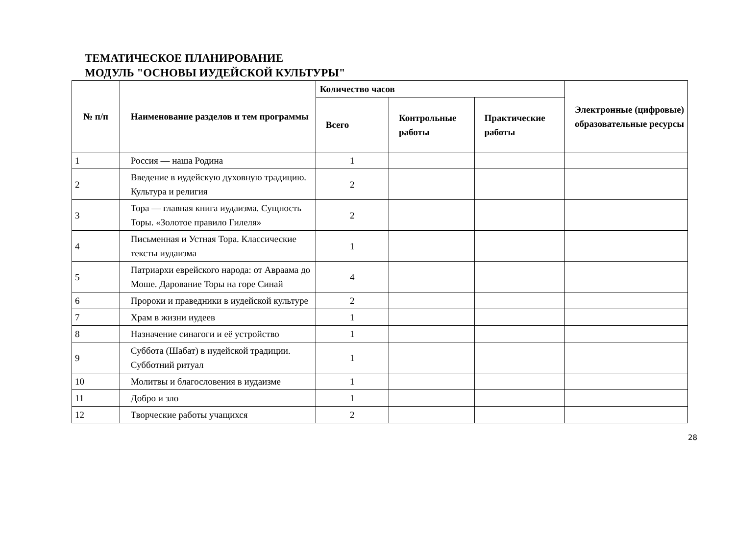ТЕМАТИЧЕСКОЕ ПЛАНИРОВАНИЕ
МОДУЛЬ "ОСНОВЫ ИУДЕЙСКОЙ КУЛЬТУРЫ"
| № п/п | Наименование разделов и тем программы | Количество часов | | | Электронные (цифровые) образовательные ресурсы |
| --- | --- | --- | --- | --- | --- |
| | | Всего | Контрольные работы | Практические работы | |
| 1 | Россия — наша Родина | 1 | | | |
| 2 | Введение в иудейскую духовную традицию. Культура и религия | 2 | | | |
| 3 | Тора — главная книга иудаизма. Сущность Торы. «Золотое правило Гилеля» | 2 | | | |
| 4 | Письменная и Устная Тора. Классические тексты иудаизма | 1 | | | |
| 5 | Патриархи еврейского народа: от Авраама до Моше. Дарование Торы на горе Синай | 4 | | | |
| 6 | Пророки и праведники в иудейской культуре | 2 | | | |
| 7 | Храм в жизни иудеев | 1 | | | |
| 8 | Назначение синагоги и её устройство | 1 | | | |
| 9 | Суббота (Шабат) в иудейской традиции. Субботний ритуал | 1 | | | |
| 10 | Молитвы и благословения в иудаизме | 1 | | | |
| 11 | Добро и зло | 1 | | | |
| 12 | Творческие работы учащихся | 2 | | | |
28